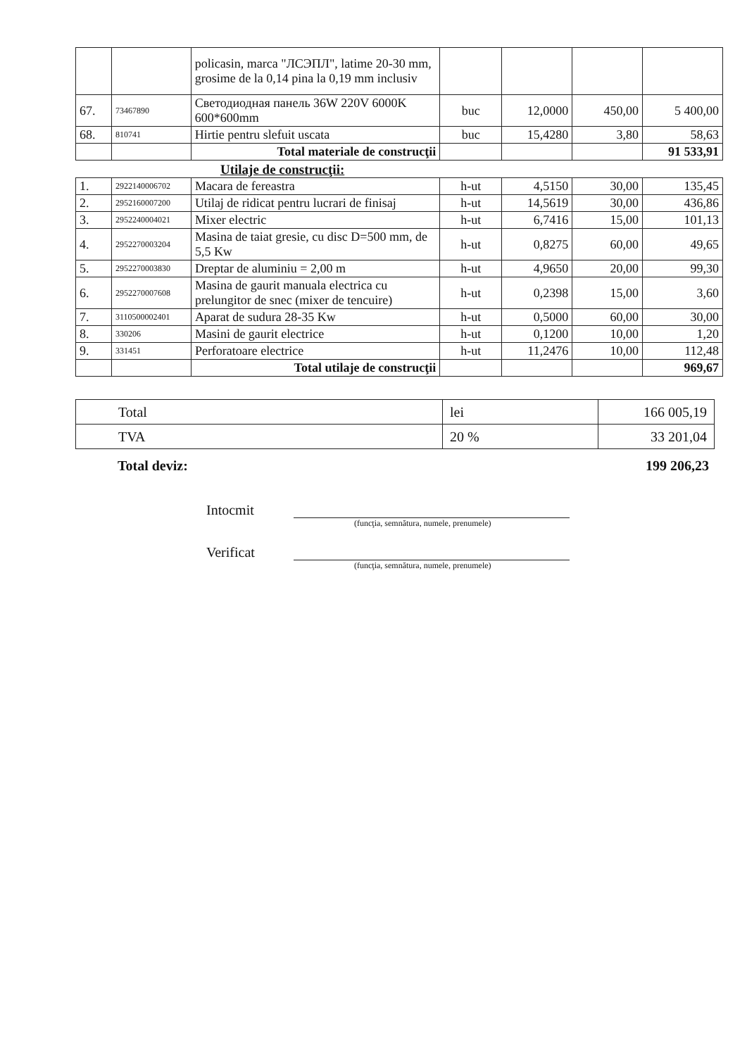| | | policasin, marca "ЛСЭПЛ", latime 20-30 mm, grosime de la 0,14 pina la 0,19 mm inclusiv | | | | |
| 67. | 73467890 | Светодиодная панель 36W 220V 6000K 600*600mm | buc | 12,0000 | 450,00 | 5 400,00 |
| 68. | 810741 | Hirtie pentru slefuit uscata | buc | 15,4280 | 3,80 | 58,63 |
| | | Total materiale de construcţii | | | | 91 533,91 |
Utilaje de construcţii:
| 1. | 2922140006702 | Macara de fereastra | h-ut | 4,5150 | 30,00 | 135,45 |
| 2. | 2952160007200 | Utilaj de ridicat pentru lucrari de finisaj | h-ut | 14,5619 | 30,00 | 436,86 |
| 3. | 2952240004021 | Mixer electric | h-ut | 6,7416 | 15,00 | 101,13 |
| 4. | 2952270003204 | Masina de taiat gresie, cu disc D=500 mm, de 5,5 Kw | h-ut | 0,8275 | 60,00 | 49,65 |
| 5. | 2952270003830 | Dreptar de aluminiu = 2,00 m | h-ut | 4,9650 | 20,00 | 99,30 |
| 6. | 2952270007608 | Masina de gaurit manuala electrica cu prelungitor de snec (mixer de tencuire) | h-ut | 0,2398 | 15,00 | 3,60 |
| 7. | 3110500002401 | Aparat de sudura 28-35 Kw | h-ut | 0,5000 | 60,00 | 30,00 |
| 8. | 330206 | Masini de gaurit electrice | h-ut | 0,1200 | 10,00 | 1,20 |
| 9. | 331451 | Perforatoare electrice | h-ut | 11,2476 | 10,00 | 112,48 |
| | | Total utilaje de construcţii | | | | 969,67 |
| Total | lei | 166 005,19 |
| TVA | 20 % | 33 201,04 |
Total deviz: 199 206,23
Intocmit
(funcţia, semnătura, numele, prenumele)
Verificat
(funcţia, semnătura, numele, prenumele)